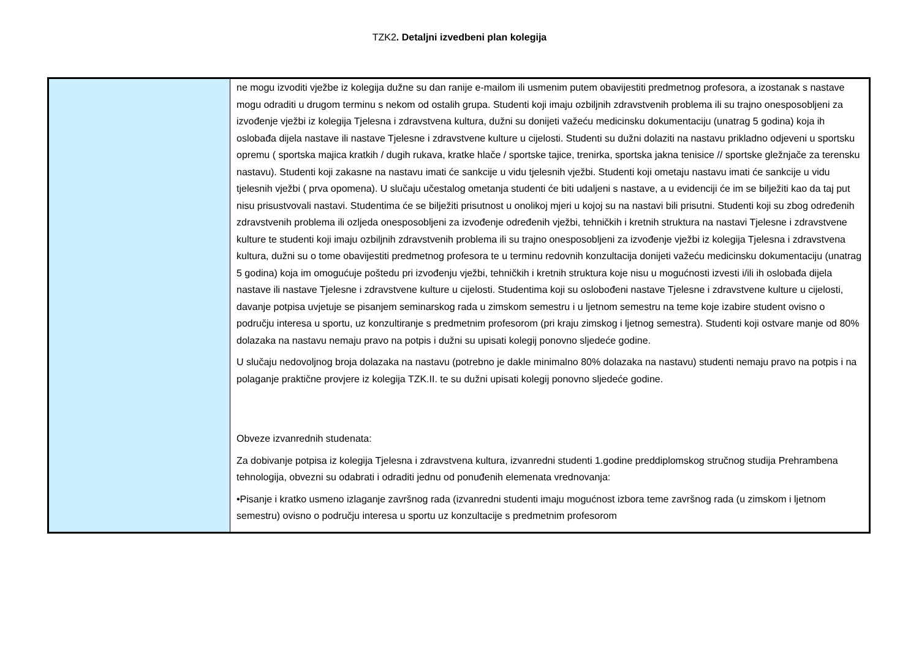TZK2. Detaljni izvedbeni plan kolegija
| | ne mogu izvoditi vježbe iz kolegija dužne su dan ranije e-mailom ili usmenim putem obavijestiti predmetnog profesora, a izostanak s nastave mogu odraditi u drugom terminu s nekom od ostalih grupa. Studenti koji imaju ozbiljnih zdravstvenih problema ili su trajno onesposobljeni za izvođenje vježbi iz kolegija Tjelesna i zdravstvena kultura, dužni su donijeti važeću medicinsku dokumentaciju (unatrag 5 godina) koja ih oslobađa dijela nastave ili nastave Tjelesne i zdravstvene kulture u cijelosti. Studenti su dužni dolaziti na nastavu prikladno odjeveni u sportsku opremu ( sportska majica kratkih / dugih rukava, kratke hlače / sportske tajice, trenirka, sportska jakna tenisice // sportske gležnjače za terensku nastavu). Studenti koji zakasne na nastavu imati će sankcije u vidu tjelesnih vježbi. Studenti koji ometaju nastavu imati će sankcije u vidu tjelesnih vježbi ( prva opomena). U slučaju učestalog ometanja studenti će biti udaljeni s nastave, a u evidenciji će im se bilježiti kao da taj put nisu prisustvovali nastavi. Studentima će se bilježiti prisutnost u onolikoj mjeri u kojoj su na nastavi bili prisutni. Studenti koji su zbog određenih zdravstvenih problema ili ozljeda onesposobljeni za izvođenje određenih vježbi, tehničkih i kretnih struktura na nastavi Tjelesne i zdravstvene kulture te studenti koji imaju ozbiljnih zdravstvenih problema ili su trajno onesposobljeni za izvođenje vježbi iz kolegija Tjelesna i zdravstvena kultura, dužni su o tome obavijestiti predmetnog profesora te u terminu redovnih konzultacija donijeti važeću medicinsku dokumentaciju (unatrag 5 godina) koja im omogućuje poštedu pri izvođenju vježbi, tehničkih i kretnih struktura koje nisu u mogućnosti izvesti i/ili ih oslobađa dijela nastave ili nastave Tjelesne i zdravstvene kulture u cijelosti. Studentima koji su oslobođeni nastave Tjelesne i zdravstvene kulture u cijelosti, davanje potpisa uvjetuje se pisanjem seminarskog rada u zimskom semestru i u ljetnom semestru na teme koje izabire student ovisno o području interesa u sportu, uz konzultiranje s predmetnim profesorom (pri kraju zimskog i ljetnog semestra). Studenti koji ostvare manje od 80% dolazaka na nastavu nemaju pravo na potpis i dužni su upisati kolegij ponovno sljedeće godine. U slučaju nedovoljnog broja dolazaka na nastavu (potrebno je dakle minimalno 80% dolazaka na nastavu) studenti nemaju pravo na potpis i na polaganje praktične provjere iz kolegija TZK.II. te su dužni upisati kolegij ponovno sljedeće godine. Obveze izvanrednih studenata: Za dobivanje potpisa iz kolegija Tjelesna i zdravstvena kultura, izvanredni studenti 1.godine preddiplomskog stručnog studija Prehrambena tehnologija, obvezni su odabrati i odraditi jednu od ponuđenih elemenata vrednovanja: •Pisanje i kratko usmeno izlaganje završnog rada (izvanredni studenti imaju mogućnost izbora teme završnog rada (u zimskom i ljetnom semestru) ovisno o području interesa u sportu uz konzultacije s predmetnim profesorom |